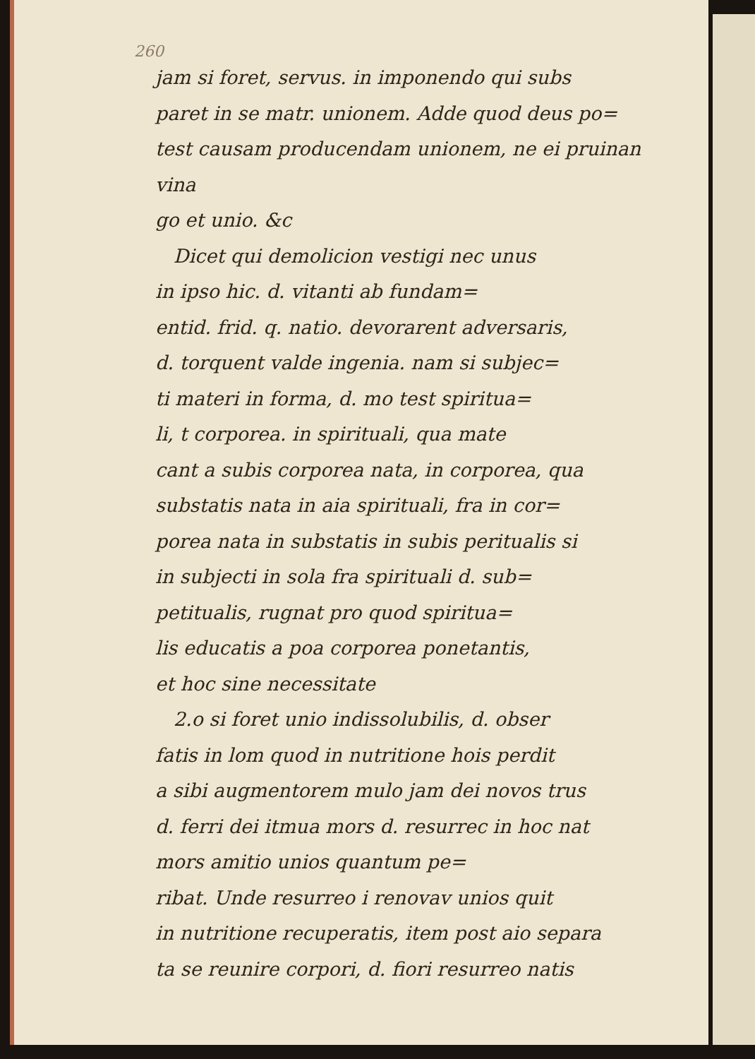260
jam si foret, servus. in imponendo qui subs
paret in se matr. unionem. Adde quod deus po=
test causam producendam unionem, ne ei pruinan vina
go et unio. &c
Dicet qui demolicion vestigi nec unus
in ipso hic. d. vitanti ab fundam=
entid. frid. q. natio. devorarent adversaris,
d. torquent valde ingenia. nam si subjec=
ti materi in forma, d. mo test spiritua=
li, t corporea. in spirituali, qua mate
cant a subis corporea nata, in corporea, qua
substatis nata in aia spirituali, fra in cor=
porea nata in substatis in subis peritualis si
in subjecti in sola fra spirituali d. sub=
petitualis, rugnat pro quod spiritua=
lis educatis a poa corporea ponetantis,
et hoc sine necessitate
2.o si foret unio indissolubilis, d. obser
fatis in lom quod in nutritione hois perdit
a sibi augmentorem mulo jam dei novos trus
d. ferri dei itmua mors d. resurrec in hoc nat
mors amitio unios quantum pe=
ribat. Unde resurreo i renovav unios quit
in nutritione recuperatis, item post aio separa
ta se reunire corpori, d. fiori resurreo natis